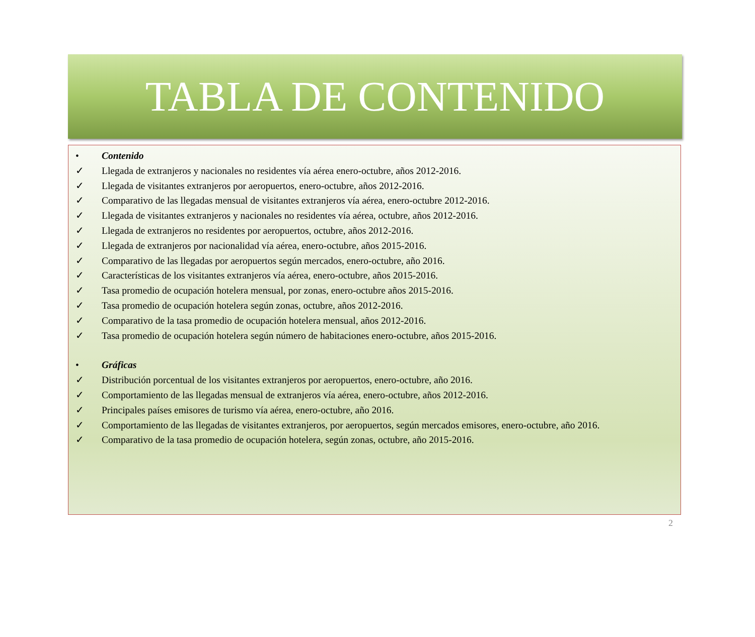TABLA DE CONTENIDO
• Contenido
✓ Llegada de extranjeros y nacionales no residentes vía aérea enero-octubre, años 2012-2016.
✓ Llegada de visitantes extranjeros por aeropuertos, enero-octubre, años 2012-2016.
✓ Comparativo de las llegadas mensual de visitantes extranjeros vía aérea, enero-octubre 2012-2016.
✓ Llegada de visitantes extranjeros y nacionales no residentes vía aérea, octubre, años 2012-2016.
✓ Llegada de extranjeros no residentes por aeropuertos, octubre, años 2012-2016.
✓ Llegada de extranjeros por nacionalidad vía aérea, enero-octubre, años 2015-2016.
✓ Comparativo de las llegadas por aeropuertos según mercados, enero-octubre, año 2016.
✓ Características de los visitantes extranjeros vía aérea, enero-octubre, años 2015-2016.
✓ Tasa promedio de ocupación hotelera mensual, por zonas, enero-octubre años 2015-2016.
✓ Tasa promedio de ocupación hotelera según zonas, octubre, años 2012-2016.
✓ Comparativo de la tasa promedio de ocupación hotelera mensual, años 2012-2016.
✓ Tasa promedio de ocupación hotelera según número de habitaciones enero-octubre, años 2015-2016.
• Gráficas
✓ Distribución porcentual de los visitantes extranjeros por aeropuertos, enero-octubre, año 2016.
✓ Comportamiento de las llegadas mensual de extranjeros vía aérea, enero-octubre, años 2012-2016.
✓ Principales países emisores de turismo vía aérea, enero-octubre, año 2016.
✓ Comportamiento de las llegadas de visitantes extranjeros, por aeropuertos, según mercados emisores, enero-octubre, año 2016.
✓ Comparativo de la tasa promedio de ocupación hotelera, según zonas, octubre, año 2015-2016.
2